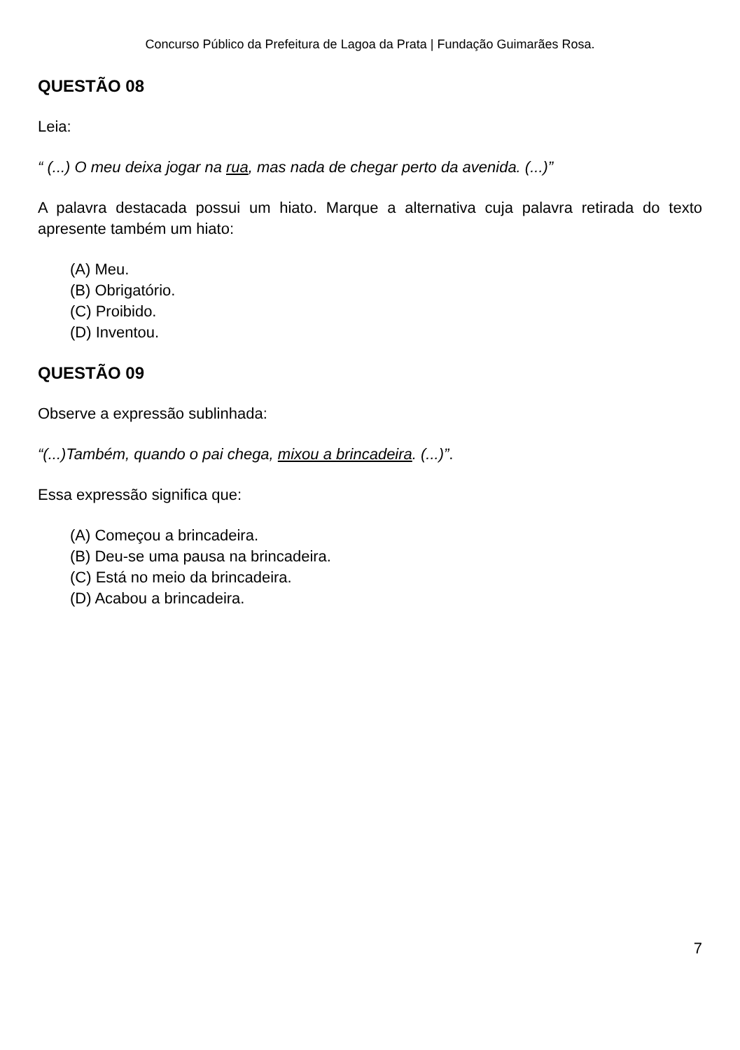Concurso Público da Prefeitura de Lagoa da Prata | Fundação Guimarães Rosa.
QUESTÃO 08
Leia:
“ (...) O meu deixa jogar na rua, mas nada de chegar perto da avenida. (...)”
A palavra destacada possui um hiato. Marque a alternativa cuja palavra retirada do texto apresente também um hiato:
(A) Meu.
(B) Obrigatório.
(C) Proibido.
(D) Inventou.
QUESTÃO 09
Observe a expressão sublinhada:
“(...)Também, quando o pai chega, mixou a brincadeira. (...)”.
Essa expressão significa que:
(A) Começou a brincadeira.
(B) Deu-se uma pausa na brincadeira.
(C) Está no meio da brincadeira.
(D) Acabou a brincadeira.
7